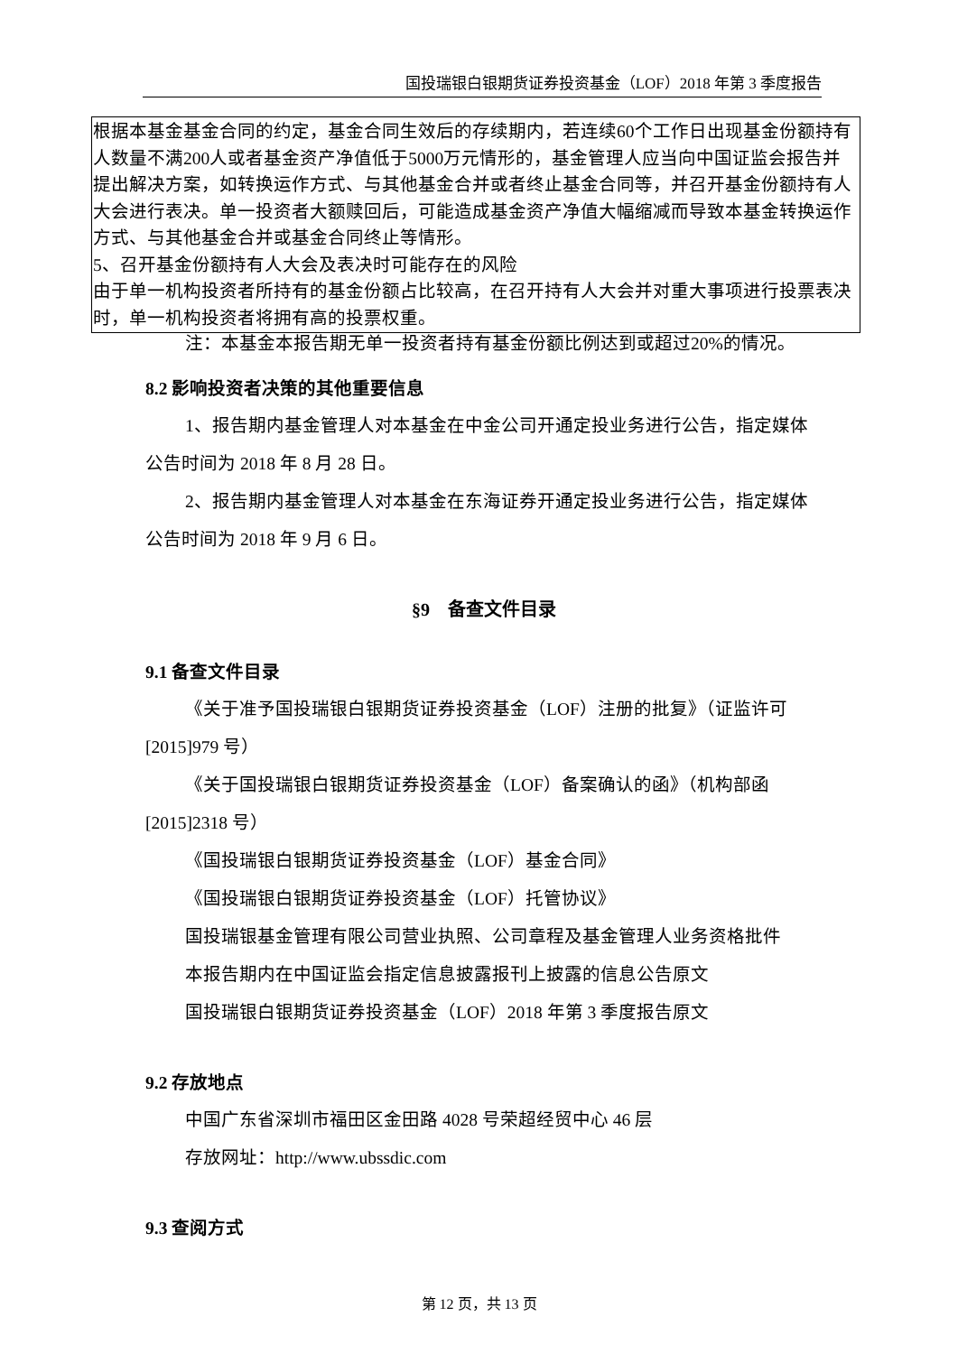国投瑞银白银期货证券投资基金（LOF）2018 年第 3 季度报告
| 根据本基金基金合同的约定，基金合同生效后的存续期内，若连续60个工作日出现基金份额持有人数量不满200人或者基金资产净值低于5000万元情形的，基金管理人应当向中国证监会报告并提出解决方案，如转换运作方式、与其他基金合并或者终止基金合同等，并召开基金份额持有人大会进行表决。单一投资者大额赎回后，可能造成基金资产净值大幅缩减而导致本基金转换运作方式、与其他基金合并或基金合同终止等情形。 5、召开基金份额持有人大会及表决时可能存在的风险 由于单一机构投资者所持有的基金份额占比较高，在召开持有人大会并对重大事项进行投票表决时，单一机构投资者将拥有高的投票权重。 |
注：本基金本报告期无单一投资者持有基金份额比例达到或超过20%的情况。
8.2 影响投资者决策的其他重要信息
1、报告期内基金管理人对本基金在中金公司开通定投业务进行公告，指定媒体公告时间为 2018 年 8 月 28 日。
2、报告期内基金管理人对本基金在东海证券开通定投业务进行公告，指定媒体公告时间为 2018 年 9 月 6 日。
§9　备查文件目录
9.1 备查文件目录
《关于准予国投瑞银白银期货证券投资基金（LOF）注册的批复》（证监许可[2015]979 号）
《关于国投瑞银白银期货证券投资基金（LOF）备案确认的函》（机构部函[2015]2318 号）
《国投瑞银白银期货证券投资基金（LOF）基金合同》
《国投瑞银白银期货证券投资基金（LOF）托管协议》
国投瑞银基金管理有限公司营业执照、公司章程及基金管理人业务资格批件
本报告期内在中国证监会指定信息披露报刊上披露的信息公告原文
国投瑞银白银期货证券投资基金（LOF）2018 年第 3 季度报告原文
9.2 存放地点
中国广东省深圳市福田区金田路 4028 号荣超经贸中心 46 层
存放网址：http://www.ubssdic.com
9.3 查阅方式
第 12 页，共 13 页